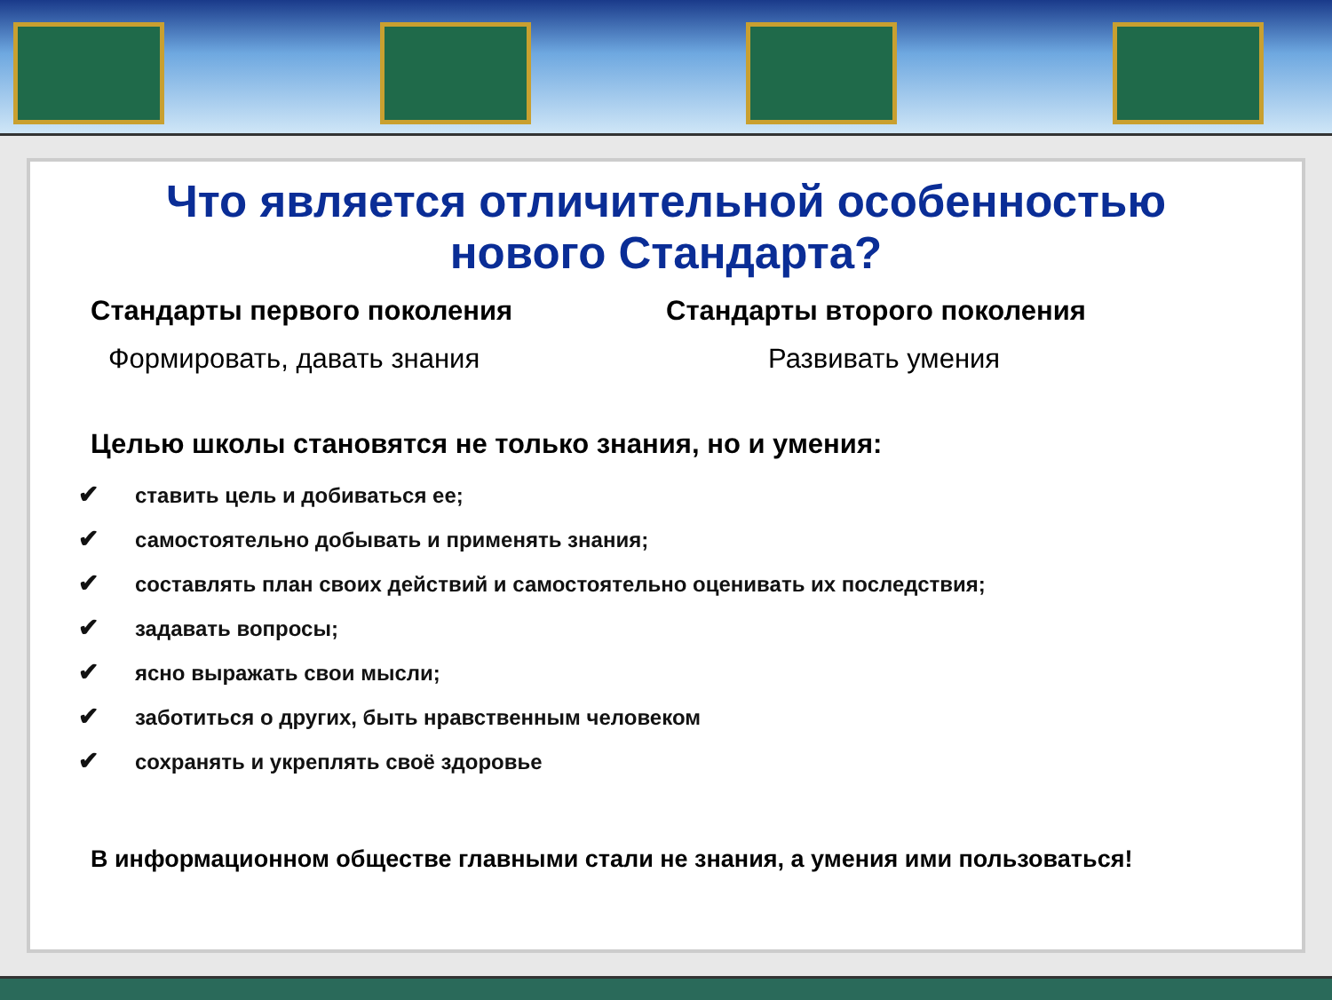Что является отличительной особенностью нового Стандарта?
Стандарты первого поколения
Формировать, давать знания
Стандарты второго поколения
Развивать умения
Целью школы становятся не только знания, но и умения:
✔ ставить цель и добиваться ее;
✔ самостоятельно добывать и применять знания;
✔ составлять план своих действий и самостоятельно оценивать их последствия;
✔ задавать вопросы;
✔ ясно выражать свои мысли;
✔ заботиться о других, быть нравственным человеком
✔ сохранять и укреплять своё здоровье
В информационном обществе главными стали не знания, а умения ими пользоваться!